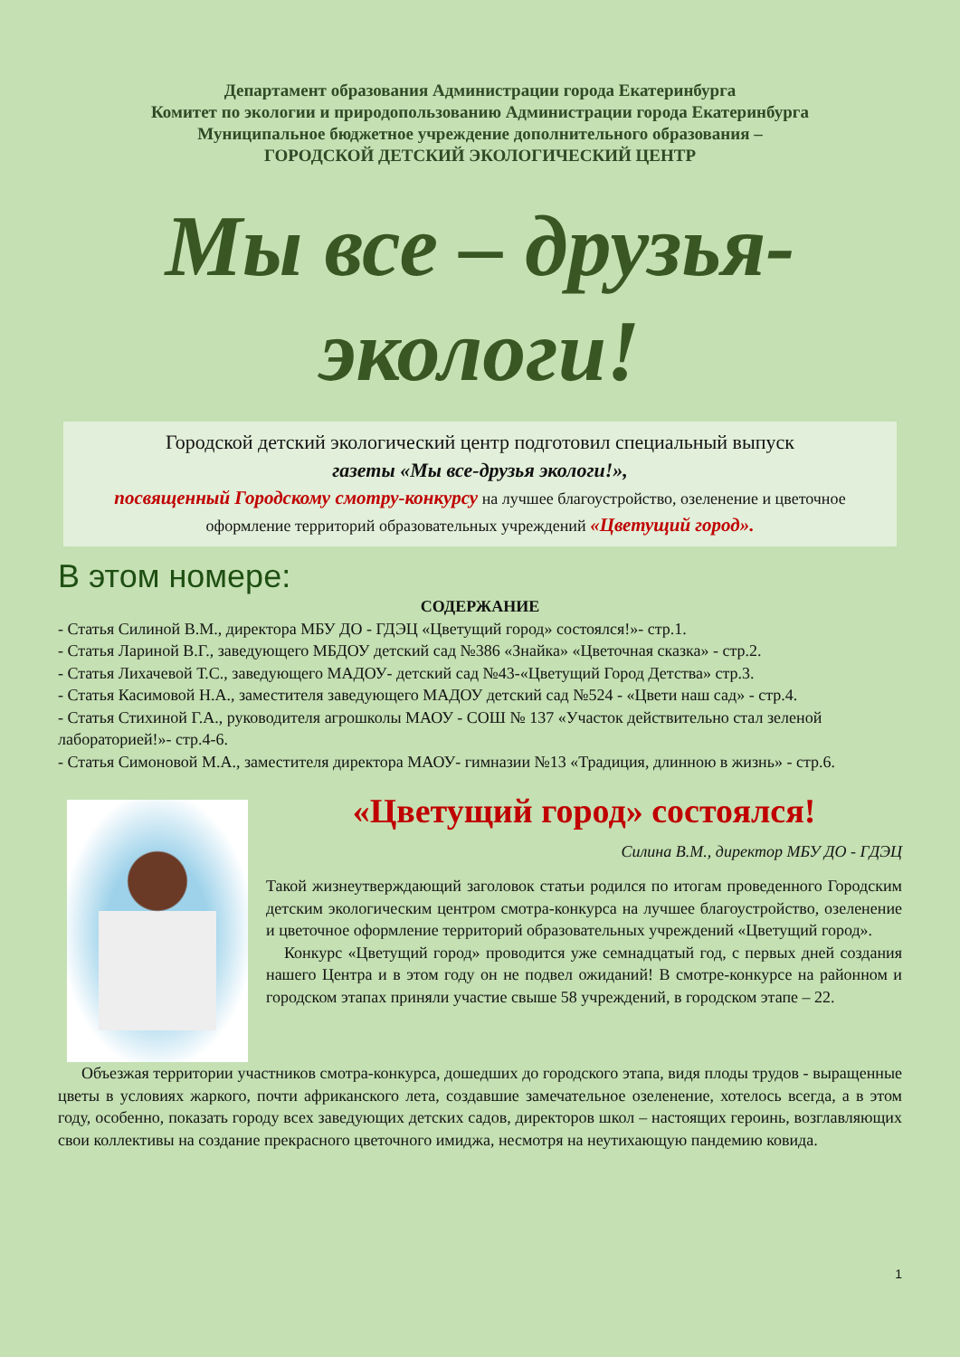Департамент образования Администрации города Екатеринбурга
Комитет по экологии и природопользованию Администрации города Екатеринбурга
Муниципальное бюджетное учреждение дополнительного образования –
ГОРОДСКОЙ ДЕТСКИЙ ЭКОЛОГИЧЕСКИЙ ЦЕНТР
Мы все – друзья-
экологи!
Городской детский экологический центр подготовил специальный выпуск
газеты «Мы все-друзья экологи!»,
посвященный Городскому смотру-конкурсу на лучшее благоустройство, озеленение и цветочное оформление территорий образовательных учреждений «Цветущий город».
В этом номере:
СОДЕРЖАНИЕ
- Статья Силиной В.М., директора МБУ ДО - ГДЭЦ «Цветущий город» состоялся!»- стр.1.
- Статья Лариной В.Г., заведующего МБДОУ детский сад №386 «Знайка» «Цветочная сказка» - стр.2.
- Статья Лихачевой Т.С., заведующего МАДОУ- детский сад №43-«Цветущий Город Детства» стр.3.
- Статья Касимовой Н.А., заместителя заведующего МАДОУ детский сад №524 - «Цвети наш сад» - стр.4.
- Статья Стихиной Г.А., руководителя агрошколы МАОУ - СОШ № 137 «Участок действительно стал зеленой лабораторией!»- стр.4-6.
- Статья Симоновой М.А., заместителя директора МАОУ- гимназии №13 «Традиция, длинною в жизнь» - стр.6.
«Цветущий город» состоялся!
Силина В.М., директор МБУ ДО - ГДЭЦ
Такой жизнеутверждающий заголовок статьи родился по итогам проведенного Городским детским экологическим центром смотра-конкурса на лучшее благоустройство, озеленение и цветочное оформление территорий образовательных учреждений «Цветущий город».
Конкурс «Цветущий город» проводится уже семнадцатый год, с первых дней создания нашего Центра и в этом году он не подвел ожиданий! В смотре-конкурсе на районном и городском этапах приняли участие свыше 58 учреждений, в городском этапе – 22.
Объезжая территории участников смотра-конкурса, дошедших до городского этапа, видя плоды трудов - выращенные цветы в условиях жаркого, почти африканского лета, создавшие замечательное озеленение, хотелось всегда, а в этом году, особенно, показать городу всех заведующих детских садов, директоров школ – настоящих героинь, возглавляющих свои коллективы на создание прекрасного цветочного имиджа, несмотря на неутихающую пандемию ковида.
1